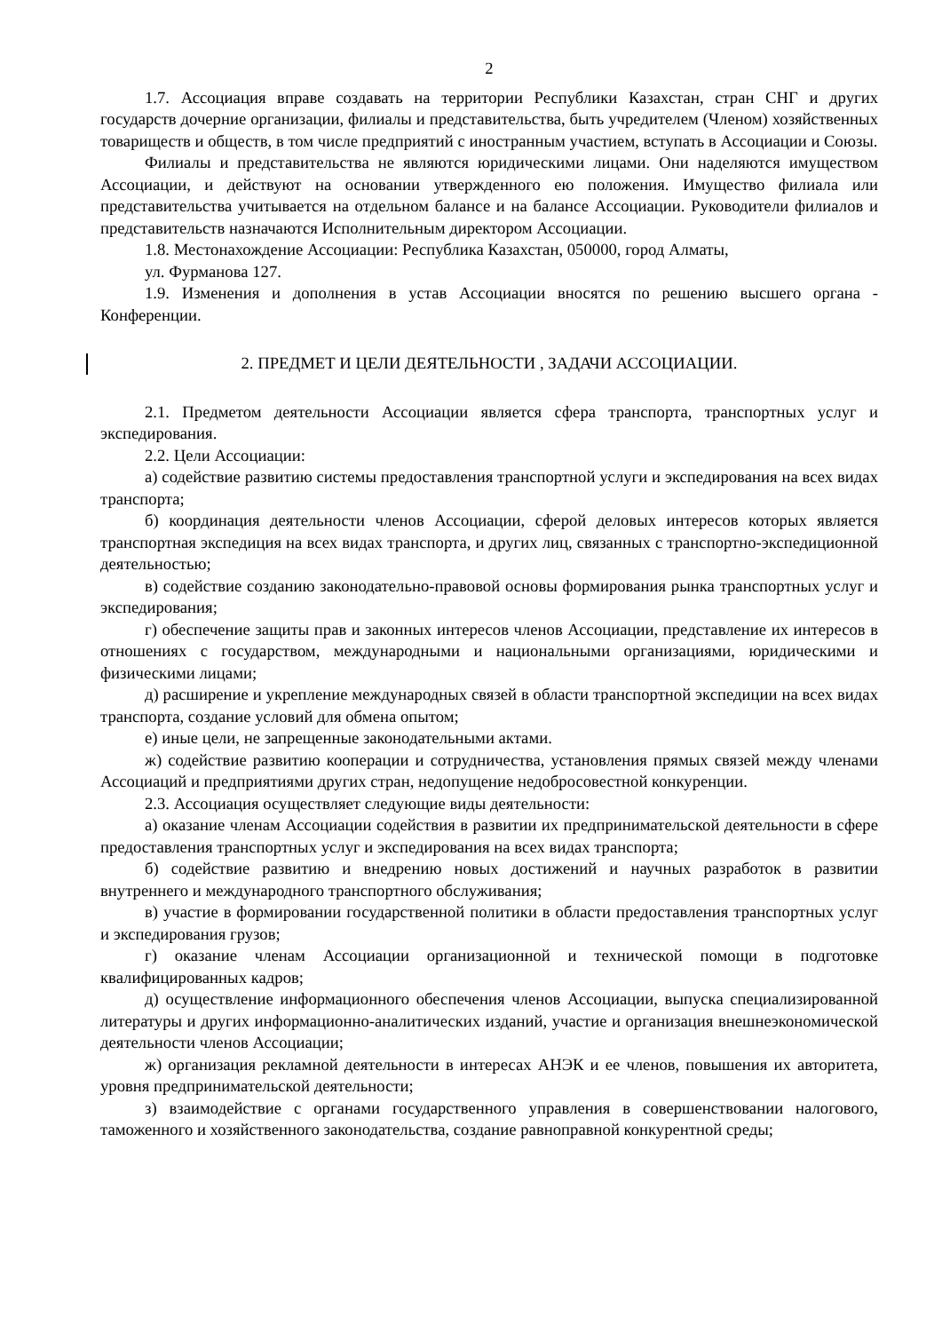2
1.7. Ассоциация вправе создавать на территории Республики Казахстан, стран СНГ и других государств дочерние организации, филиалы и представительства, быть учредителем (Членом) хозяйственных товариществ и обществ, в том числе предприятий с иностранным участием, вступать в Ассоциации и Союзы.
Филиалы и представительства не являются юридическими лицами. Они наделяются имуществом Ассоциации, и действуют на основании утвержденного ею положения. Имущество филиала или представительства учитывается на отдельном балансе и на балансе Ассоциации. Руководители филиалов и представительств назначаются Исполнительным директором Ассоциации.
1.8. Местонахождение Ассоциации: Республика Казахстан, 050000, город Алматы,
ул. Фурманова 127.
1.9. Изменения и дополнения в устав Ассоциации вносятся по решению высшего органа - Конференции.
2. ПРЕДМЕТ И ЦЕЛИ ДЕЯТЕЛЬНОСТИ , ЗАДАЧИ АССОЦИАЦИИ.
2.1. Предметом деятельности Ассоциации является сфера транспорта, транспортных услуг и экспедирования.
2.2. Цели Ассоциации:
а) содействие развитию системы предоставления транспортной услуги и экспедирования на всех видах транспорта;
б) координация деятельности членов Ассоциации, сферой деловых интересов которых является транспортная экспедиция на всех видах транспорта, и других лиц, связанных с транспортно-экспедиционной деятельностью;
в) содействие созданию законодательно-правовой основы формирования рынка транспортных услуг и экспедирования;
г) обеспечение защиты прав и законных интересов членов Ассоциации, представление их интересов в отношениях с государством, международными и национальными организациями, юридическими и физическими лицами;
д) расширение и укрепление международных связей в области транспортной экспедиции на всех видах транспорта, создание условий для обмена опытом;
е) иные цели, не запрещенные законодательными актами.
ж) содействие развитию кооперации и сотрудничества, установления прямых связей между членами Ассоциаций и предприятиями других стран, недопущение недобросовестной конкуренции.
2.3. Ассоциация осуществляет следующие виды деятельности:
а) оказание членам Ассоциации содействия в развитии их предпринимательской деятельности в сфере предоставления транспортных услуг и экспедирования на всех видах транспорта;
б) содействие развитию и внедрению новых достижений и научных разработок в развитии внутреннего и международного транспортного обслуживания;
в) участие в формировании государственной политики в области предоставления транспортных услуг и экспедирования грузов;
г) оказание членам Ассоциации организационной и технической помощи в подготовке квалифицированных кадров;
д) осуществление информационного обеспечения членов Ассоциации, выпуска специализированной литературы и других информационно-аналитических изданий, участие и организация внешнеэкономической деятельности членов Ассоциации;
ж) организация рекламной деятельности в интересах АНЭК и ее членов, повышения их авторитета, уровня предпринимательской деятельности;
з) взаимодействие с органами государственного управления в совершенствовании налогового, таможенного и хозяйственного законодательства, создание равноправной конкурентной среды;